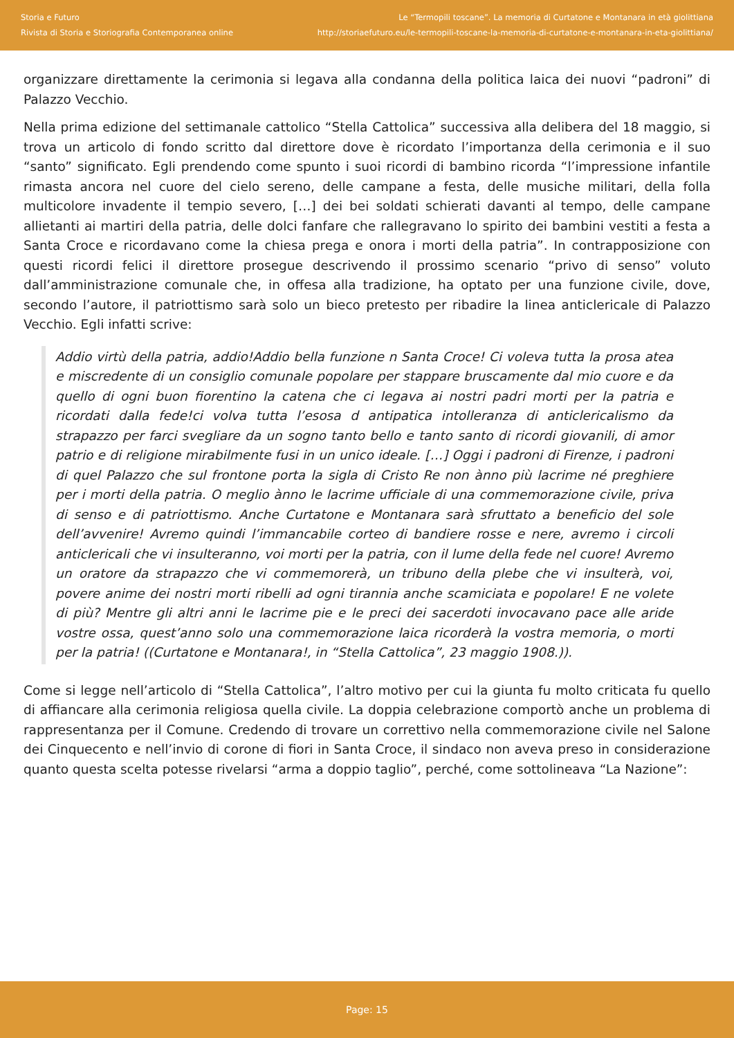Storia e Futuro
Rivista di Storia e Storiografia Contemporanea online
Le “Termopili toscane”. La memoria di Curtatone e Montanara in età giolittiana
http://storiaefuturo.eu/le-termopili-toscane-la-memoria-di-curtatone-e-montanara-in-eta-giolittiana/
organizzare direttamente la cerimonia si legava alla condanna della politica laica dei nuovi “padroni” di Palazzo Vecchio.
Nella prima edizione del settimanale cattolico “Stella Cattolica” successiva alla delibera del 18 maggio, si trova un articolo di fondo scritto dal direttore dove è ricordato l’importanza della cerimonia e il suo “santo” significato. Egli prendendo come spunto i suoi ricordi di bambino ricorda “l’impressione infantile rimasta ancora nel cuore del cielo sereno, delle campane a festa, delle musiche militari, della folla multicolore invadente il tempio severo, […] dei bei soldati schierati davanti al tempo, delle campane allietanti ai martiri della patria, delle dolci fanfare che rallegravano lo spirito dei bambini vestiti a festa a Santa Croce e ricordavano come la chiesa prega e onora i morti della patria”. In contrapposizione con questi ricordi felici il direttore prosegue descrivendo il prossimo scenario “privo di senso” voluto dall’amministrazione comunale che, in offesa alla tradizione, ha optato per una funzione civile, dove, secondo l’autore, il patriottismo sarà solo un bieco pretesto per ribadire la linea anticlericale di Palazzo Vecchio. Egli infatti scrive:
Addio virtù della patria, addio!Addio bella funzione n Santa Croce! Ci voleva tutta la prosa atea e miscredente di un consiglio comunale popolare per stappare bruscamente dal mio cuore e da quello di ogni buon fiorentino la catena che ci legava ai nostri padri morti per la patria e ricordati dalla fede!ci volva tutta l’esosa d antipatica intolleranza di anticlericalismo da strapazzo per farci svegliare da un sogno tanto bello e tanto santo di ricordi giovanili, di amor patrio e di religione mirabilmente fusi in un unico ideale. […] Oggi i padroni di Firenze, i padroni di quel Palazzo che sul frontone porta la sigla di Cristo Re non ànno più lacrime né preghiere per i morti della patria. O meglio ànno le lacrime ufficiale di una commemorazione civile, priva di senso e di patriottismo. Anche Curtatone e Montanara sarà sfruttato a beneficio del sole dell’avvenire! Avremo quindi l’immancabile corteo di bandiere rosse e nere, avremo i circoli anticlericali che vi insulteranno, voi morti per la patria, con il lume della fede nel cuore! Avremo un oratore da strapazzo che vi commemorerà, un tribuno della plebe che vi insulterà, voi, povere anime dei nostri morti ribelli ad ogni tirannia anche scamiciata e popolare! E ne volete di più? Mentre gli altri anni le lacrime pie e le preci dei sacerdoti invocavano pace alle aride vostre ossa, quest’anno solo una commemorazione laica ricorderà la vostra memoria, o morti per la patria! ((Curtatone e Montanara!, in “Stella Cattolica”, 23 maggio 1908.)).
Come si legge nell’articolo di “Stella Cattolica”, l’altro motivo per cui la giunta fu molto criticata fu quello di affiancare alla cerimonia religiosa quella civile. La doppia celebrazione comportò anche un problema di rappresentanza per il Comune. Credendo di trovare un correttivo nella commemorazione civile nel Salone dei Cinquecento e nell’invio di corone di fiori in Santa Croce, il sindaco non aveva preso in considerazione quanto questa scelta potesse rivelarsi “arma a doppio taglio”, perché, come sottolineava “La Nazione”:
Page: 15